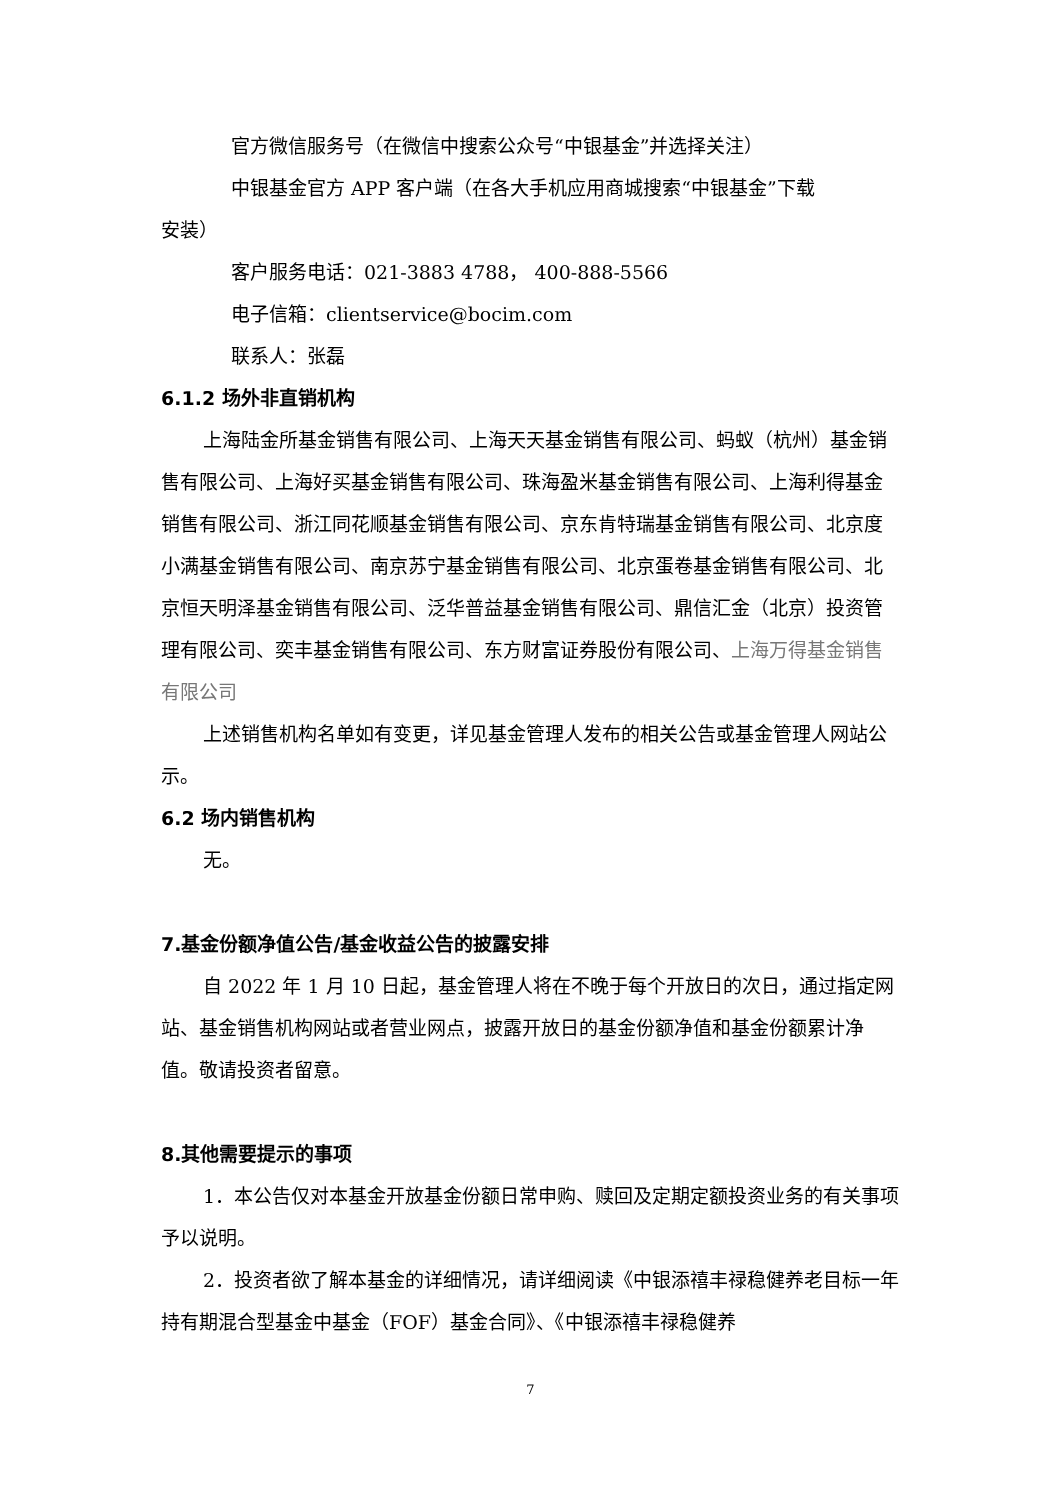官方微信服务号（在微信中搜索公众号“中银基金”并选择关注）
中银基金官方 APP 客户端（在各大手机应用商城搜索“中银基金”下载
安装）
客户服务电话：021-3883 4788， 400-888-5566
电子信箱：clientservice@bocim.com
联系人：张磊
6.1.2 场外非直销机构
上海陆金所基金销售有限公司、上海天天基金销售有限公司、蚂蚁（杭州）基金销售有限公司、上海好买基金销售有限公司、珠海盈米基金销售有限公司、上海利得基金销售有限公司、浙江同花顺基金销售有限公司、京东肯特瑞基金销售有限公司、北京度小满基金销售有限公司、南京苏宁基金销售有限公司、北京蛋卷基金销售有限公司、北京恒天明泽基金销售有限公司、泛华普益基金销售有限公司、鼎信汇金（北京）投资管理有限公司、奕丰基金销售有限公司、东方财富证券股份有限公司、上海万得基金销售有限公司
上述销售机构名单如有变更，详见基金管理人发布的相关公告或基金管理人网站公示。
6.2 场内销售机构
无。
7.基金份额净值公告/基金收益公告的披露安排
自 2022 年 1 月 10 日起，基金管理人将在不晚于每个开放日的次日，通过指定网站、基金销售机构网站或者营业网点，披露开放日的基金份额净值和基金份额累计净值。敬请投资者留意。
8.其他需要提示的事项
1．本公告仅对本基金开放基金份额日常申购、赎回及定期定额投资业务的有关事项予以说明。
2．投资者欲了解本基金的详细情况，请详细阅读《中银添禧丰禄稳健养老目标一年持有期混合型基金中基金（FOF）基金合同》、《中银添禧丰禄稳健养
7